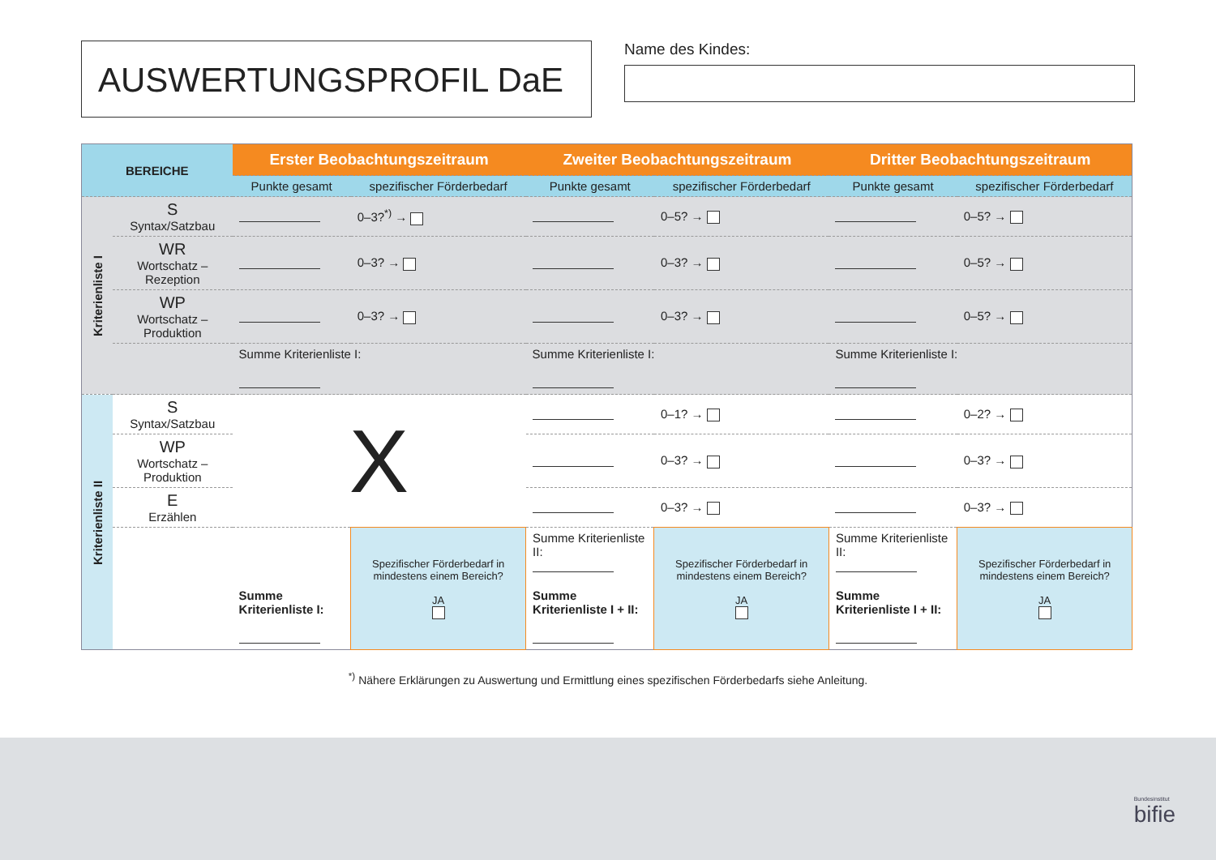AUSWERTUNGSPROFIL DaE
Name des Kindes:
| BEREICHE | | Erster Beobachtungszeitraum | | Zweiter Beobachtungszeitraum | | Dritter Beobachtungszeitraum | |
| --- | --- | --- | --- | --- | --- | --- | --- |
| | | Punkte gesamt | spezifischer Förderbedarf | Punkte gesamt | spezifischer Förderbedarf | Punkte gesamt | spezifischer Förderbedarf |
| Kriterienliste I | S Syntax/Satzbau | | 0–3?<sup>*)</sup> → | | 0–5? → | | 0–5? → |
| | WR Wortschatz – Rezeption | | 0–3? → | | 0–3? → | | 0–5? → |
| | WP Wortschatz – Produktion | | 0–3? → | | 0–3? → | | 0–5? → |
| | | Summe Kriterienliste I: | | Summe Kriterienliste I: | | Summe Kriterienliste I: | |
| Kriterienliste II | S Syntax/Satzbau | X | | | 0–1? → | | 0–2? → |
| | WP Wortschatz – Produktion | | | | 0–3? → | | 0–3? → |
| | E Erzählen | | | | 0–3? → | | 0–3? → |
| | | Summe Kriterienliste I: | Spezifischer Förderbedarf in mindestens einem Bereich? JA | Summe Kriterienliste II: Summe Kriterienliste I + II: | Spezifischer Förderbedarf in mindestens einem Bereich? JA | Summe Kriterienliste II: Summe Kriterienliste I + II: | Spezifischer Förderbedarf in mindestens einem Bereich? JA |
<sup>*)</sup> Nähere Erklärungen zu Auswertung und Ermittlung eines spezifischen Förderbedarfs siehe Anleitung.
Bundesinstitut
bifie